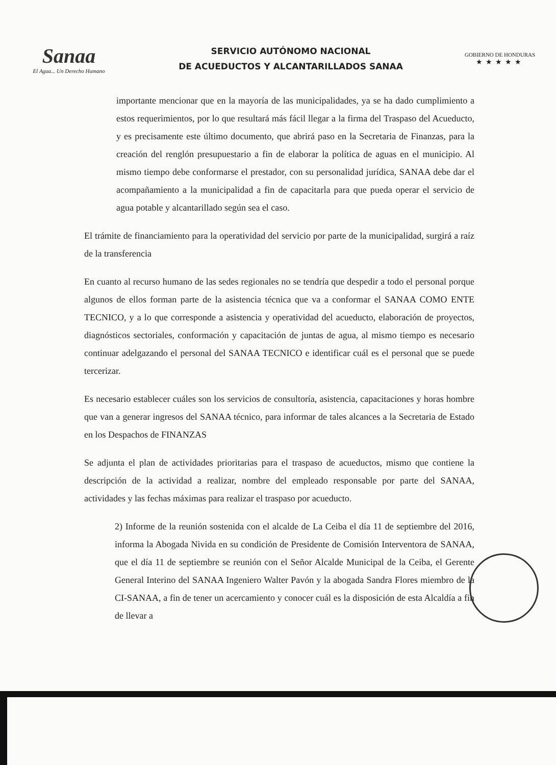Sanaa
El Agua... Un Derecho Humano
SERVICIO AUTÓNOMO NACIONAL
DE ACUEDUCTOS Y ALCANTARILLADOS SANAA
GOBIERNO DE HONDURAS
★★★★★
importante mencionar que en la mayoría de las municipalidades, ya se ha dado cumplimiento a estos requerimientos, por lo que resultará más fácil llegar a la firma del Traspaso del Acueducto, y es precisamente este último documento, que abrirá paso en la Secretaria de Finanzas, para la creación del renglón presupuestario a fin de elaborar la política de aguas en el municipio. Al mismo tiempo debe conformarse el prestador, con su personalidad jurídica, SANAA debe dar el acompañamiento a la municipalidad a fin de capacitarla para que pueda operar el servicio de agua potable y alcantarillado según sea el caso.
El trámite de financiamiento para la operatividad del servicio por parte de la municipalidad, surgirá a raíz de la transferencia
En cuanto al recurso humano de las sedes regionales no se tendría que despedir a todo el personal porque algunos de ellos forman parte de la asistencia técnica que va a conformar el SANAA COMO ENTE TECNICO, y a lo que corresponde a asistencia y operatividad del acueducto, elaboración de proyectos, diagnósticos sectoriales, conformación y capacitación de juntas de agua, al mismo tiempo es necesario continuar adelgazando el personal del SANAA TECNICO e identificar cuál es el personal que se puede tercerizar.
Es necesario establecer cuáles son los servicios de consultoría, asistencia, capacitaciones y horas hombre que van a generar ingresos del SANAA técnico, para informar de tales alcances a la Secretaria de Estado en los Despachos de FINANZAS
Se adjunta el plan de actividades prioritarias para el traspaso de acueductos, mismo que contiene la descripción de la actividad a realizar, nombre del empleado responsable por parte del SANAA, actividades y las fechas máximas para realizar el traspaso por acueducto.
2) Informe de la reunión sostenida con el alcalde de La Ceiba el día 11 de septiembre del 2016, informa la Abogada Nivida en su condición de Presidente de Comisión Interventora de SANAA, que el día 11 de septiembre se reunión con el Señor Alcalde Municipal de la Ceiba, el Gerente General Interino del SANAA Ingeniero Walter Pavón y la abogada Sandra Flores miembro de la CI-SANAA, a fin de tener un acercamiento y conocer cuál es la disposición de esta Alcaldía a fin de llevar a